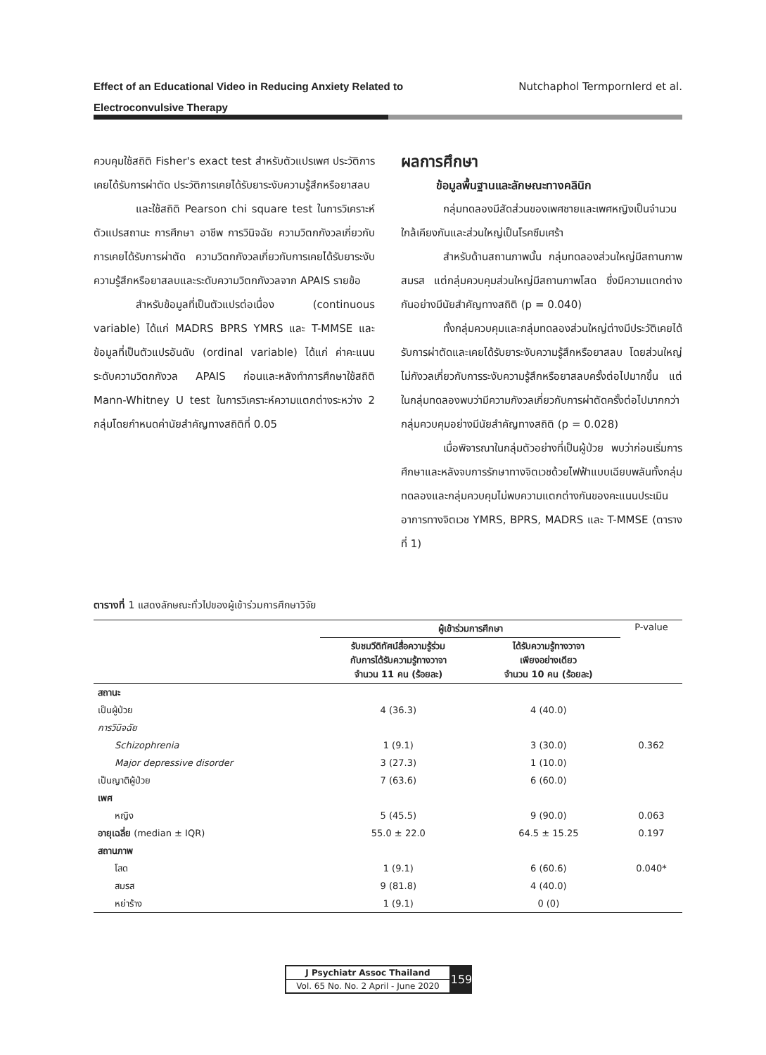Effect of an Educational Video in Reducing Anxiety Related to
Electroconvulsive Therapy Nutchaphol Termpornlerd et al.
ควบคุมใช้สถิติ Fisher's exact test สำหรับตัวแปรเพศ ประวัติการเคยได้รับการผ่าตัด ประวัติการเคยได้รับยาระงับความรู้สึกหรือยาสลบ
และใช้สถิติ Pearson chi square test ในการวิเคราะห์ตัวแปรสถานะ การศึกษา อาชีพ การวินิจฉัย ความวิตกกังวลเกี่ยวกับการเคยได้รับการผ่าตัด ความวิตกกังวลเกี่ยวกับการเคยได้รับยาระงับความรู้สึกหรือยาสลบและระดับความวิตกกังวลจาก APAIS รายข้อ
สำหรับข้อมูลที่เป็นตัวแปรต่อเนื่อง (continuous variable) ได้แก่ MADRS BPRS YMRS และ T-MMSE และข้อมูลที่เป็นตัวแปรอันดับ (ordinal variable) ได้แก่ ค่าคะแนนระดับความวิตกกังวล APAIS ก่อนและหลังทำการศึกษาใช้สถิติ Mann-Whitney U test ในการวิเคราะห์ความแตกต่างระหว่าง 2 กลุ่มโดยกำหนดค่านัยสำคัญทางสถิติที่ 0.05
ผลการศึกษา
ข้อมูลพื้นฐานและลักษณะทางคลินิก
กลุ่มทดลองมีสัดส่วนของเพศชายและเพศหญิงเป็นจำนวนใกล้เคียงกันและส่วนใหญ่เป็นโรคซึมเศร้า
สำหรับด้านสถานภาพนั้น กลุ่มทดลองส่วนใหญ่มีสถานภาพสมรส แต่กลุ่มควบคุมส่วนใหญ่มีสถานภาพโสด ซึ่งมีความแตกต่างกันอย่างมีนัยสำคัญทางสถิติ (p = 0.040)
ทั้งกลุ่มควบคุมและกลุ่มทดลองส่วนใหญ่ต่างมีประวัติเคยได้รับการผ่าตัดและเคยได้รับยาระงับความรู้สึกหรือยาสลบ โดยส่วนใหญ่ไม่กังวลเกี่ยวกับการระงับความรู้สึกหรือยาสลบครั้งต่อไปมากขึ้น แต่ในกลุ่มทดลองพบว่ามีความกังวลเกี่ยวกับการผ่าตัดครั้งต่อไปมากกว่ากลุ่มควบคุมอย่างมีนัยสำคัญทางสถิติ (p = 0.028)
เมื่อพิจารณาในกลุ่มตัวอย่างที่เป็นผู้ป่วย พบว่าก่อนเริ่มการศึกษาและหลังจบการรักษาทางจิตเวชด้วยไฟฟ้าแบบเฉียบพลันทั้งกลุ่มทดลองและกลุ่มควบคุมไม่พบความแตกต่างกันของคะแนนประเมินอาการทางจิตเวช YMRS, BPRS, MADRS และ T-MMSE (ตารางที่ 1)
ตารางที่ 1 แสดงลักษณะทั่วไปของผู้เข้าร่วมการศึกษาวิจัย
| | ผู้เข้าร่วมการศึกษา | | P-value |
| --- | --- | --- | --- |
| | รับชมวีดิทัศน์สื่อความรู้ร่วม กับการได้รับความรู้ทางวาจา จำนวน 11 คน (ร้อยละ) | ได้รับความรู้ทางวาจา เพียงอย่างเดียว จำนวน 10 คน (ร้อยละ) | |
| สถานะ | | | |
| เป็นผู้ป่วย | 4 (36.3) | 4 (40.0) | |
| การวินิจฉัย | | | |
| Schizophrenia | 1 (9.1) | 3 (30.0) | 0.362 |
| Major depressive disorder | 3 (27.3) | 1 (10.0) | |
| เป็นญาติผู้ป่วย | 7 (63.6) | 6 (60.0) | |
| เพศ | | | |
| หญิง | 5 (45.5) | 9 (90.0) | 0.063 |
| อายุเฉลี่ย (median ± IQR) | 55.0 ± 22.0 | 64.5 ± 15.25 | 0.197 |
| สถานภาพ | | | |
| โสด | 1 (9.1) | 6 (60.6) | 0.040* |
| สมรส | 9 (81.8) | 4 (40.0) | |
| หย่าร้าง | 1 (9.1) | 0 (0) | |
J Psychiatr Assoc Thailand
Vol. 65 No. No. 2 April - June 2020
159